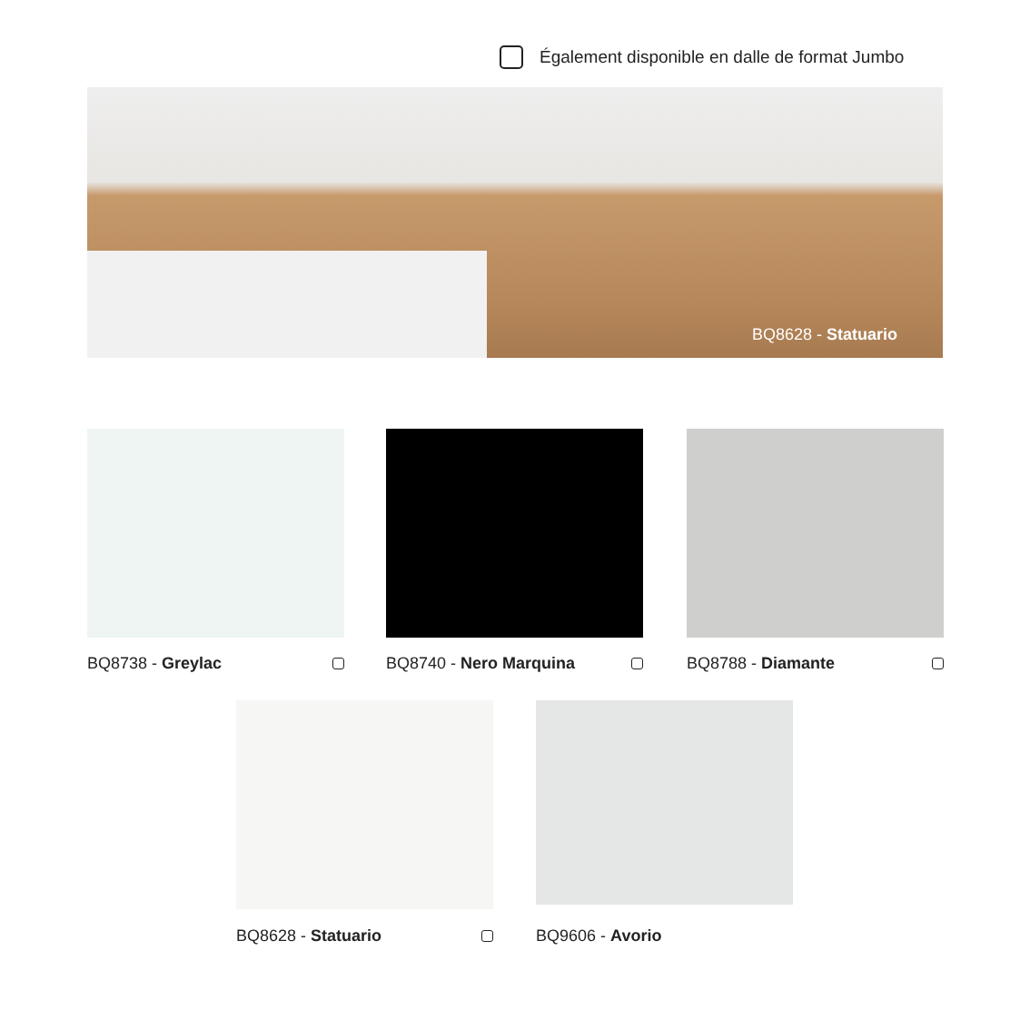Également disponible en dalle de format Jumbo
BQ8628 - Statuario
BQ8738 - Greylac BQ8740 - Nero Marquina BQ8788 - Diamante
BQ8628 - Statuario BQ9606 - Avorio